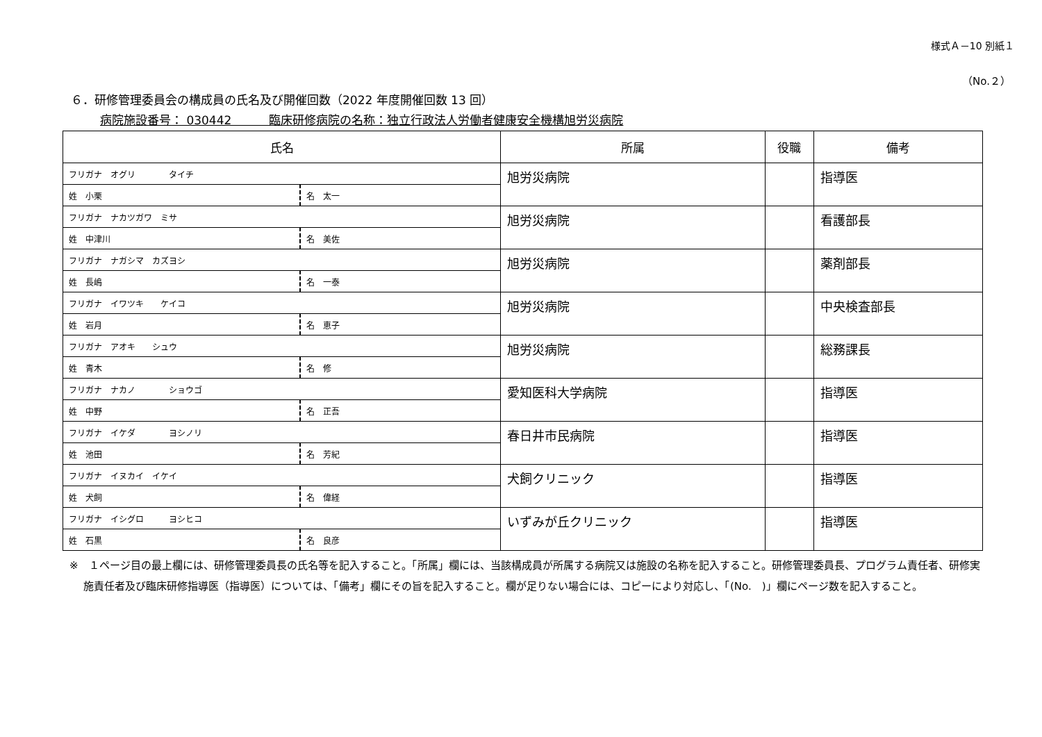様式Ａ－10 別紙１
（No.２）
６．研修管理委員会の構成員の氏名及び開催回数（2022 年度開催回数 13 回）
病院施設番号： 030442 臨床研修病院の名称：独立行政法人労働者健康安全機構旭労災病院
| 氏名 | | 所属 | 役職 | 備考 |
| --- | --- | --- | --- | --- |
| フリガナ オグリ タイチ | | 旭労災病院 | | 指導医 |
| 姓 小栗 | 名 太一 | | | |
| フリガナ ナカツガワ ミサ | | 旭労災病院 | | 看護部長 |
| 姓 中津川 | 名 美佐 | | | |
| フリガナ ナガシマ カズヨシ | | 旭労災病院 | | 薬剤部長 |
| 姓 長嶋 | 名 一泰 | | | |
| フリガナ イワツキ ケイコ | | 旭労災病院 | | 中央検査部長 |
| 姓 岩月 | 名 恵子 | | | |
| フリガナ アオキ シュウ | | 旭労災病院 | | 総務課長 |
| 姓 青木 | 名 修 | | | |
| フリガナ ナカノ ショウゴ | | 愛知医科大学病院 | | 指導医 |
| 姓 中野 | 名 正吾 | | | |
| フリガナ イケダ ヨシノリ | | 春日井市民病院 | | 指導医 |
| 姓 池田 | 名 芳紀 | | | |
| フリガナ イヌカイ イケイ | | 犬飼クリニック | | 指導医 |
| 姓 犬飼 | 名 偉経 | | | |
| フリガナ イシグロ ヨシヒコ | | いずみが丘クリニック | | 指導医 |
| 姓 石黒 | 名 良彦 | | | |
※　１ページ目の最上欄には、研修管理委員長の氏名等を記入すること。「所属」欄には、当該構成員が所属する病院又は施設の名称を記入すること。研修管理委員長、プログラム責任者、研修実施責任者及び臨床研修指導医（指導医）については、「備考」欄にその旨を記入すること。欄が足りない場合には、コピーにより対応し、「(No.　)」欄にページ数を記入すること。